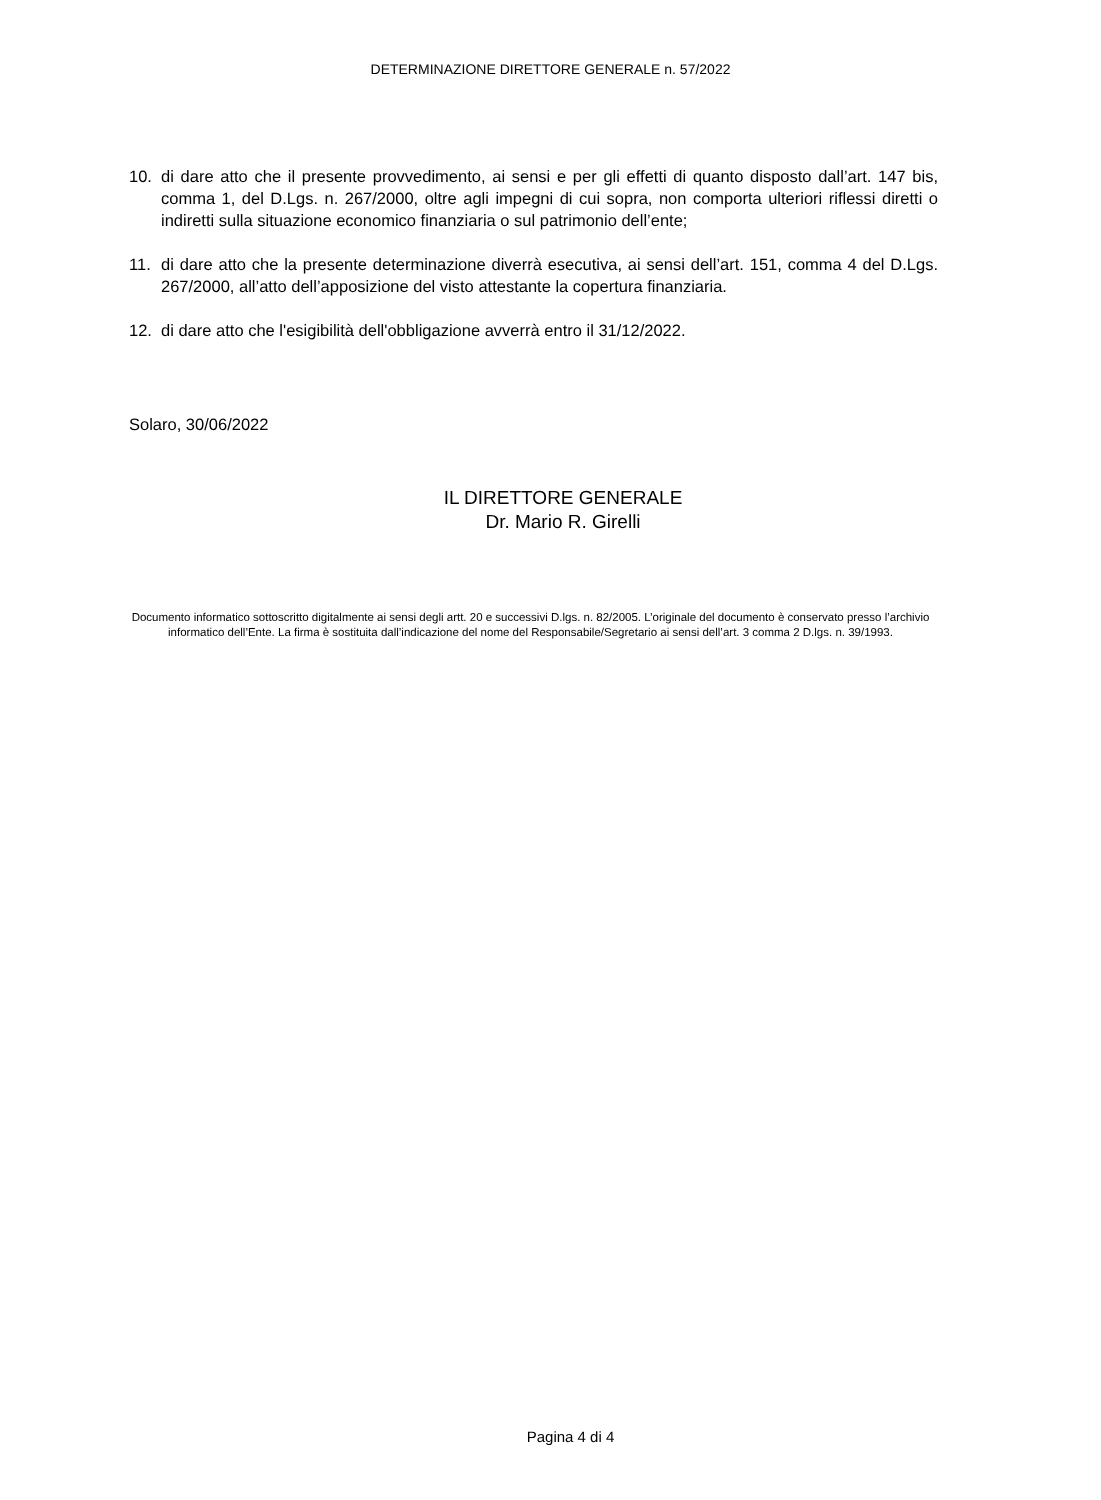DETERMINAZIONE DIRETTORE GENERALE n. 57/2022
10. di dare atto che il presente provvedimento, ai sensi e per gli effetti di quanto disposto dall’art. 147 bis, comma 1, del D.Lgs. n. 267/2000, oltre agli impegni di cui sopra, non comporta ulteriori riflessi diretti o indiretti sulla situazione economico finanziaria o sul patrimonio dell’ente;
11. di dare atto che la presente determinazione diverrà esecutiva, ai sensi dell’art. 151, comma 4 del D.Lgs. 267/2000, all’atto dell’apposizione del visto attestante la copertura finanziaria.
12. di dare atto che l'esigibilità dell'obbligazione avverrà entro il 31/12/2022.
Solaro, 30/06/2022
IL DIRETTORE GENERALE
Dr. Mario R. Girelli
Documento informatico sottoscritto digitalmente ai sensi degli artt. 20 e successivi D.lgs. n. 82/2005. L’originale del documento è conservato presso l’archivio informatico dell’Ente. La firma è sostituita dall’indicazione del nome del Responsabile/Segretario ai sensi dell’art. 3 comma 2 D.lgs. n. 39/1993.
Pagina 4 di 4